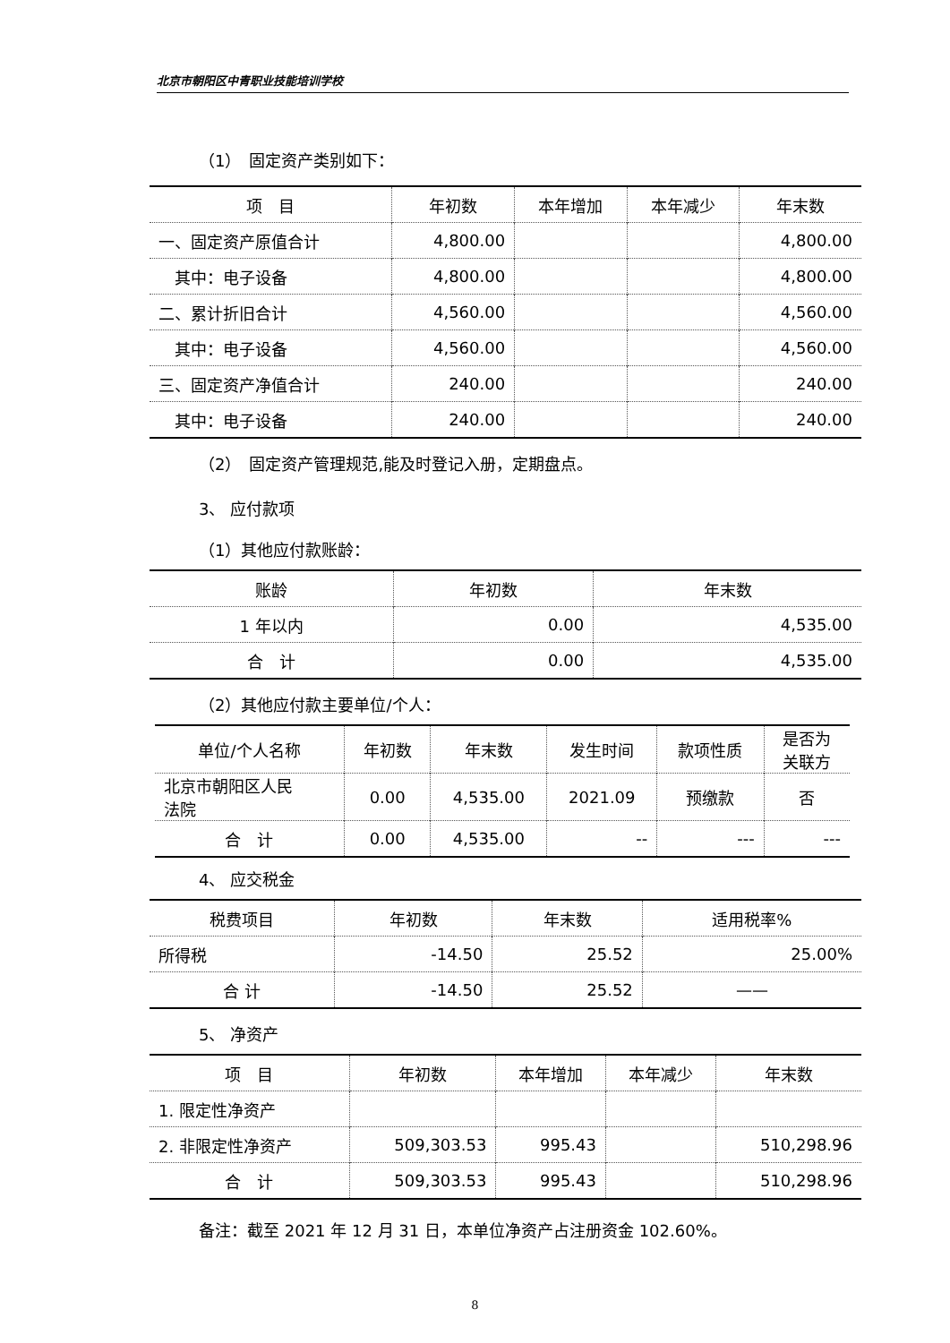北京市朝阳区中青职业技能培训学校
（1）　固定资产类别如下：
| 项 目 | 年初数 | 本年增加 | 本年减少 | 年末数 |
| --- | --- | --- | --- | --- |
| 一、固定资产原值合计 | 4,800.00 | | | 4,800.00 |
| 其中：电子设备 | 4,800.00 | | | 4,800.00 |
| 二、累计折旧合计 | 4,560.00 | | | 4,560.00 |
| 其中：电子设备 | 4,560.00 | | | 4,560.00 |
| 三、固定资产净值合计 | 240.00 | | | 240.00 |
| 其中：电子设备 | 240.00 | | | 240.00 |
（2）　固定资产管理规范,能及时登记入册，定期盘点。
3、 应付款项
（1）其他应付款账龄：
| 账龄 | 年初数 | 年末数 |
| --- | --- | --- |
| 1 年以内 | 0.00 | 4,535.00 |
| 合 计 | 0.00 | 4,535.00 |
（2）其他应付款主要单位/个人：
| 单位/个人名称 | 年初数 | 年末数 | 发生时间 | 款项性质 | 是否为 关联方 |
| --- | --- | --- | --- | --- | --- |
| 北京市朝阳区人民 法院 | 0.00 | 4,535.00 | 2021.09 | 预缴款 | 否 |
| 合 计 | 0.00 | 4,535.00 | -- | --- | --- |
4、 应交税金
| 税费项目 | 年初数 | 年末数 | 适用税率% |
| --- | --- | --- | --- |
| 所得税 | -14.50 | 25.52 | 25.00% |
| 合 计 | -14.50 | 25.52 | —— |
5、 净资产
| 项 目 | 年初数 | 本年增加 | 本年减少 | 年末数 |
| --- | --- | --- | --- | --- |
| 1. 限定性净资产 | | | | |
| 2. 非限定性净资产 | 509,303.53 | 995.43 | | 510,298.96 |
| 合 计 | 509,303.53 | 995.43 | | 510,298.96 |
备注：截至 2021 年 12 月 31 日，本单位净资产占注册资金 102.60%。
8